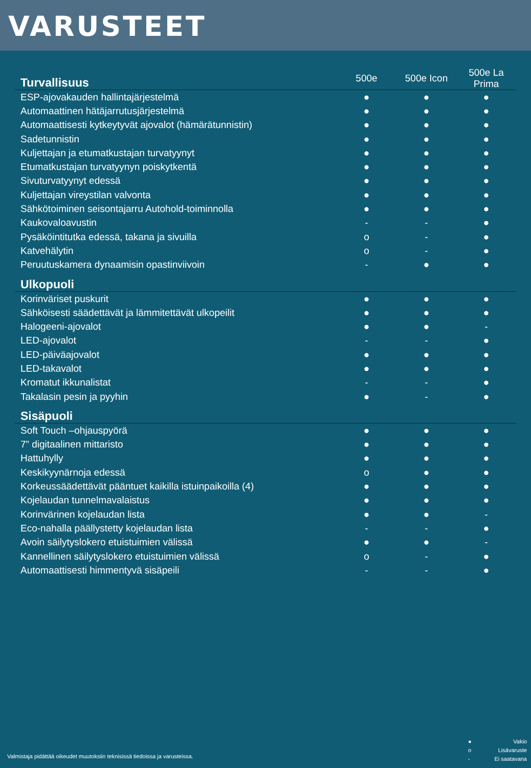VARUSTEET
| Turvallisuus | 500e | 500e Icon | 500e La Prima |
| --- | --- | --- | --- |
| ESP-ajovakauden hallintajärjestelmä | ● | ● | ● |
| Automaattinen hätäjarrutusjärjestelmä | ● | ● | ● |
| Automaattisesti kytkeytyvät ajovalot (hämärätunnistin) | ● | ● | ● |
| Sadetunnistin | ● | ● | ● |
| Kuljettajan ja etumatkustajan turvatyynyt | ● | ● | ● |
| Etumatkustajan turvatyynyn poiskytkentä | ● | ● | ● |
| Sivuturvatyynyt edessä | ● | ● | ● |
| Kuljettajan vireystilan valvonta | ● | ● | ● |
| Sähkötoiminen seisontajarru Autohold-toiminnolla | ● | ● | ● |
| Kaukovaloavustin | - | - | ● |
| Pysäköintitutka edessä, takana ja sivuilla | o | - | ● |
| Katvehälytin | o | - | ● |
| Peruutuskamera dynaamisin opastinviivoin | - | ● | ● |
| Ulkopuoli | | | |
| Korinväriset puskurit | ● | ● | ● |
| Sähköisesti säädettävät ja lämmitettävät ulkopeilit | ● | ● | ● |
| Halogeeni-ajovalot | ● | ● | - |
| LED-ajovalot | - | - | ● |
| LED-päiväajovalot | ● | ● | ● |
| LED-takavalot | ● | ● | ● |
| Kromatut ikkunalistat | - | - | ● |
| Takalasin pesin ja pyyhin | ● | - | ● |
| Sisäpuoli | | | |
| Soft Touch –ohjauspyörä | ● | ● | ● |
| 7” digitaalinen mittaristo | ● | ● | ● |
| Hattuhylly | ● | ● | ● |
| Keskikyynärnoja edessä | o | ● | ● |
| Korkeussäädettävät pääntuet kaikilla istuinpaikoilla (4) | ● | ● | ● |
| Kojelaudan tunnelmavalaistus | ● | ● | ● |
| Korinvärinen kojelaudan lista | ● | ● | - |
| Eco-nahalla päällystetty kojelaudan lista | - | - | ● |
| Avoin säilytyslokero etuistuimien välissä | ● | ● | - |
| Kannellinen säilytyslokero etuistuimien välissä | o | - | ● |
| Automaattisesti himmentyvä sisäpeili | - | - | ● |
● Vakio
o Lisävaruste
- Ei saatavana
Valmistaja pidättää oikeudet muutoksiin teknisissä tiedoissa ja varusteissa.